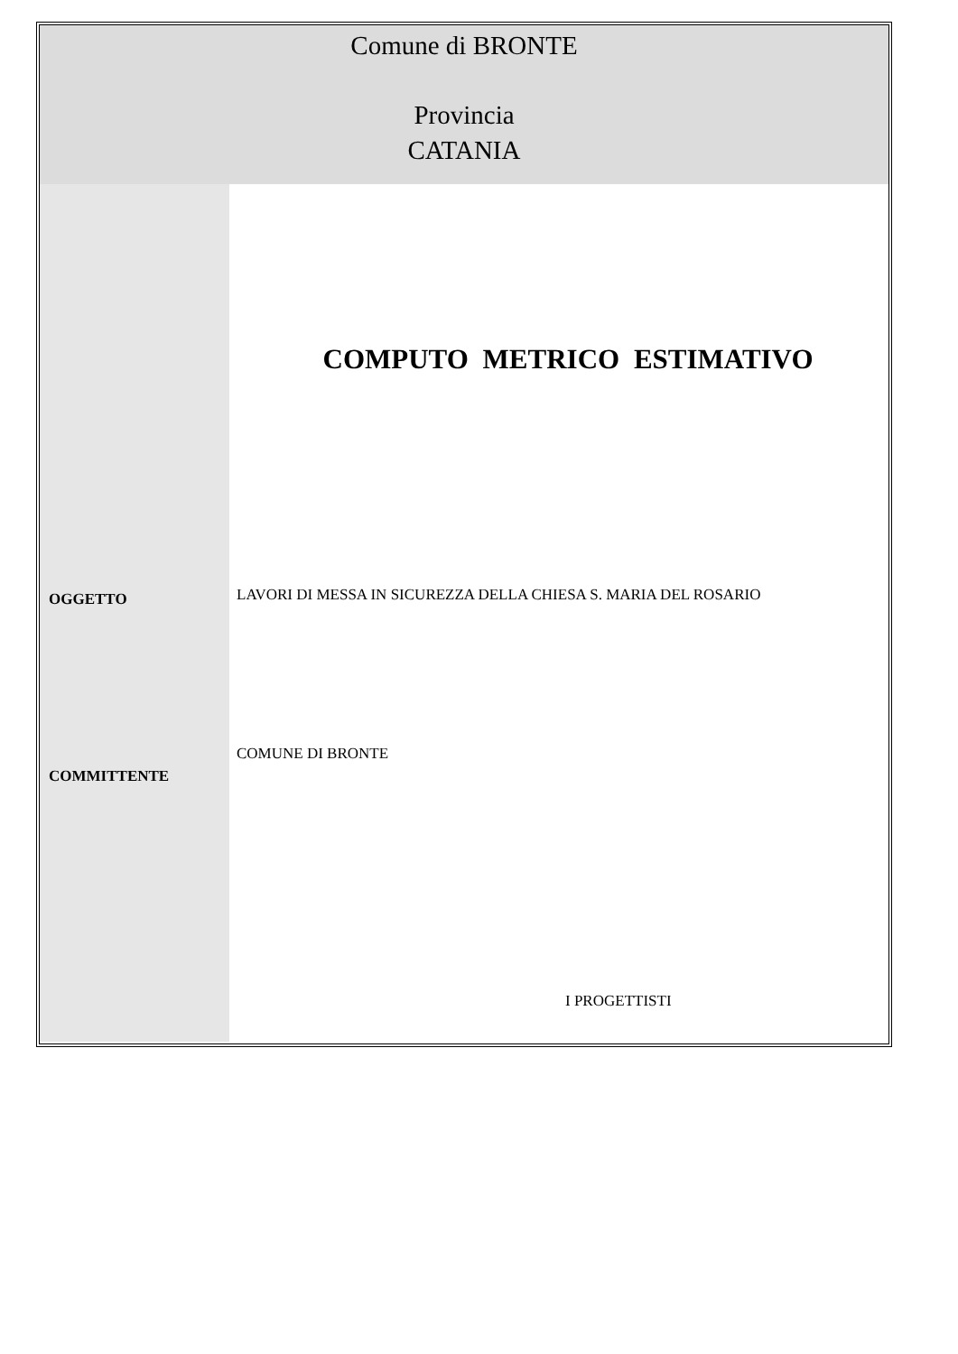Comune di BRONTE
Provincia
CATANIA
OGGETTO
COMMITTENTE
COMPUTO METRICO ESTIMATIVO
LAVORI DI MESSA IN SICUREZZA DELLA CHIESA S. MARIA DEL ROSARIO
COMUNE DI BRONTE
I PROGETTISTI